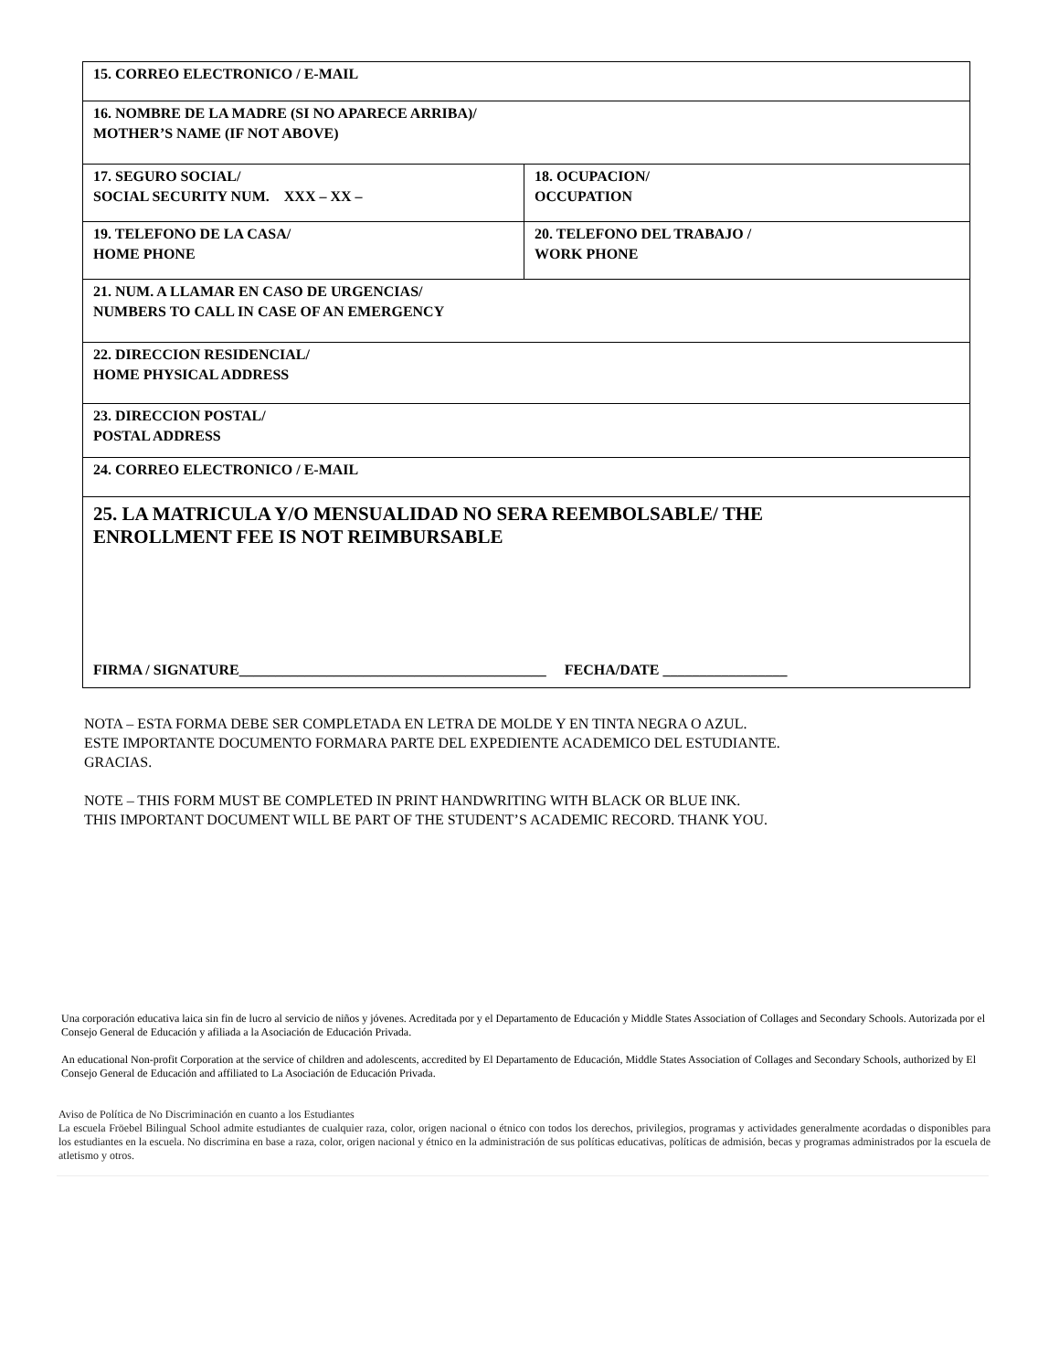| 15. CORREO ELECTRONICO / E-MAIL | |
| 16. NOMBRE DE LA MADRE (SI NO APARECE ARRIBA)/ MOTHER’S NAME (IF NOT ABOVE) | |
| 17. SEGURO SOCIAL/ SOCIAL SECURITY NUM. XXX – XX – | 18. OCUPACION/ OCCUPATION |
| 19. TELEFONO DE LA CASA/ HOME PHONE | 20. TELEFONO DEL TRABAJO / WORK PHONE |
| 21. NUM. A LLAMAR EN CASO DE URGENCIAS/ NUMBERS TO CALL IN CASE OF AN EMERGENCY | |
| 22. DIRECCION RESIDENCIAL/ HOME PHYSICAL ADDRESS | |
| 23. DIRECCION POSTAL/ POSTAL ADDRESS | |
| 24. CORREO ELECTRONICO / E-MAIL | |
| 25. LA MATRICULA Y/O MENSUALIDAD NO SERA REEMBOLSABLE/ THE ENROLLMENT FEE IS NOT REIMBURSABLE FIRMA / SIGNATURE__________________________________________ FECHA/DATE _________________ | |
NOTA – ESTA FORMA DEBE SER COMPLETADA EN LETRA DE MOLDE Y EN TINTA NEGRA O AZUL.
ESTE IMPORTANTE DOCUMENTO FORMARA PARTE DEL EXPEDIENTE ACADEMICO DEL ESTUDIANTE.
GRACIAS.
NOTE – THIS FORM MUST BE COMPLETED IN PRINT HANDWRITING WITH BLACK OR BLUE INK.
THIS IMPORTANT DOCUMENT WILL BE PART OF THE STUDENT’S ACADEMIC RECORD. THANK YOU.
Una corporación educativa laica sin fin de lucro al servicio de niños y jóvenes. Acreditada por y el Departamento de Educación y Middle States Association of Collages and Secondary Schools. Autorizada por el Consejo General de Educación y afiliada a la Asociación de Educación Privada.
An educational Non-profit Corporation at the service of children and adolescents, accredited by El Departamento de Educación, Middle States Association of Collages and Secondary Schools, authorized by El Consejo General de Educación and affiliated to La Asociación de Educación Privada.
Aviso de Política de No Discriminación en cuanto a los Estudiantes
La escuela Fröebel Bilingual School admite estudiantes de cualquier raza, color, origen nacional o étnico con todos los derechos, privilegios, programas y actividades generalmente acordadas o disponibles para los estudiantes en la escuela. No discrimina en base a raza, color, origen nacional y étnico en la administración de sus políticas educativas, políticas de admisión, becas y programas administrados por la escuela de atletismo y otros.